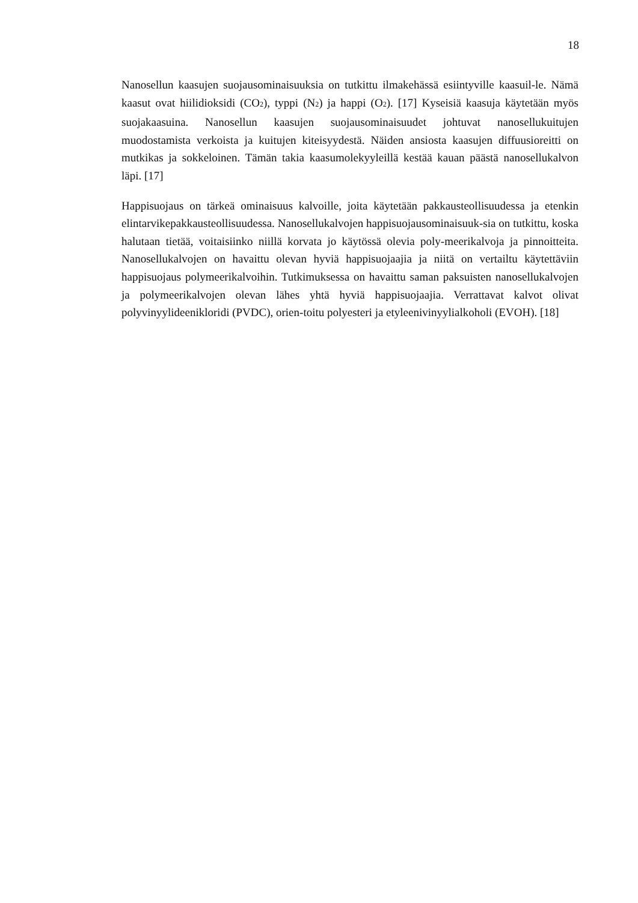18
Nanosellun kaasujen suojausominaisuuksia on tutkittu ilmakehässä esiintyville kaasuil-le. Nämä kaasut ovat hiilidioksidi (CO<sub>2</sub>), typpi (N<sub>2</sub>) ja happi (O<sub>2</sub>). [17] Kyseisiä kaasuja käytetään myös suojakaasuina. Nanosellun kaasujen suojausominaisuudet johtuvat nanosellukuitujen muodostamista verkoista ja kuitujen kiteisyydestä. Näiden ansiosta kaasujen diffuusioreitti on mutkikas ja sokkeloinen. Tämän takia kaasumolekyyleillä kestää kauan päästä nanosellukalvon läpi. [17]
Happisuojaus on tärkeä ominaisuus kalvoille, joita käytetään pakkausteollisuudessa ja etenkin elintarvikepakkausteollisuudessa. Nanosellukalvojen happisuojausominaisuuk-sia on tutkittu, koska halutaan tietää, voitaisiinko niillä korvata jo käytössä olevia poly-meerikalvoja ja pinnoitteita. Nanosellukalvojen on havaittu olevan hyviä happisuojaajia ja niitä on vertailtu käytettäviin happisuojaus polymeerikalvoihin. Tutkimuksessa on havaittu saman paksuisten nanosellukalvojen ja polymeerikalvojen olevan lähes yhtä hyviä happisuojaajia. Verrattavat kalvot olivat polyvinyylideenikloridi (PVDC), orien-toitu polyesteri ja etyleenivinyylialkoholi (EVOH). [18]